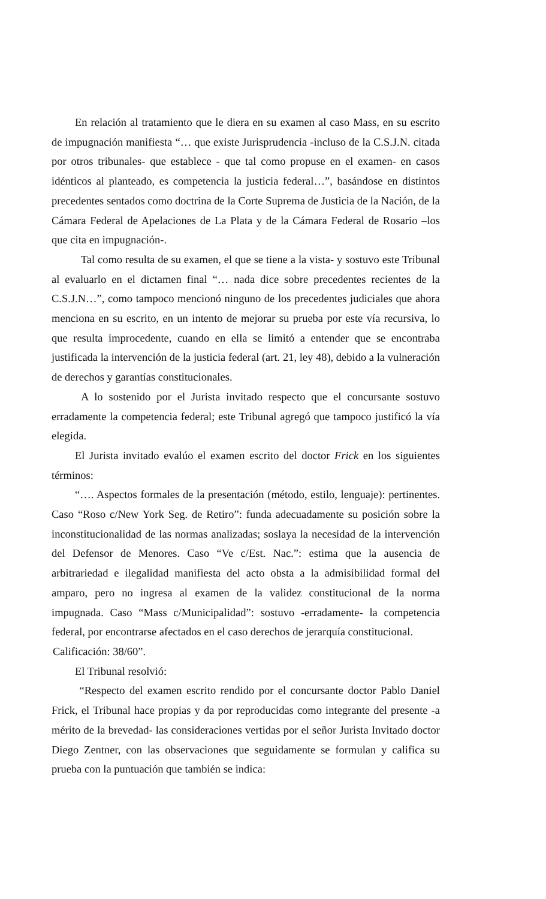En relación al tratamiento que le diera en su examen al caso Mass, en su escrito de impugnación manifiesta “… que existe Jurisprudencia -incluso de la C.S.J.N. citada por otros tribunales- que establece - que tal como propuse en el examen- en casos idénticos al planteado, es competencia la justicia federal…”, basándose en distintos precedentes sentados como doctrina de la Corte Suprema de Justicia de la Nación, de la Cámara Federal de Apelaciones de La Plata y de la Cámara Federal de Rosario –los que cita en impugnación-.
Tal como resulta de su examen, el que se tiene a la vista- y sostuvo este Tribunal al evaluarlo en el dictamen final “… nada dice sobre precedentes recientes de la C.S.J.N…”, como tampoco mencionó ninguno de los precedentes judiciales que ahora menciona en su escrito, en un intento de mejorar su prueba por este vía recursiva, lo que resulta improcedente, cuando en ella se limitó a entender que se encontraba justificada la intervención de la justicia federal (art. 21, ley 48), debido a la vulneración de derechos y garantías constitucionales.
A lo sostenido por el Jurista invitado respecto que el concursante sostuvo erradamente la competencia federal; este Tribunal agregó que tampoco justificó la vía elegida.
El Jurista invitado evalúo el examen escrito del doctor Frick en los siguientes términos:
“…. Aspectos formales de la presentación (método, estilo, lenguaje): pertinentes. Caso “Roso c/New York Seg. de Retiro”: funda adecuadamente su posición sobre la inconstitucionalidad de las normas analizadas; soslaya la necesidad de la intervención del Defensor de Menores. Caso “Ve c/Est. Nac.”: estima que la ausencia de arbitrariedad e ilegalidad manifiesta del acto obsta a la admisibilidad formal del amparo, pero no ingresa al examen de la validez constitucional de la norma impugnada. Caso “Mass c/Municipalidad”: sostuvo -erradamente- la competencia federal, por encontrarse afectados en el caso derechos de jerarquía constitucional.
Calificación: 38/60”.
El Tribunal resolvió:
“Respecto del examen escrito rendido por el concursante doctor Pablo Daniel Frick, el Tribunal hace propias y da por reproducidas como integrante del presente -a mérito de la brevedad- las consideraciones vertidas por el señor Jurista Invitado doctor Diego Zentner, con las observaciones que seguidamente se formulan y califica su prueba con la puntuación que también se indica: